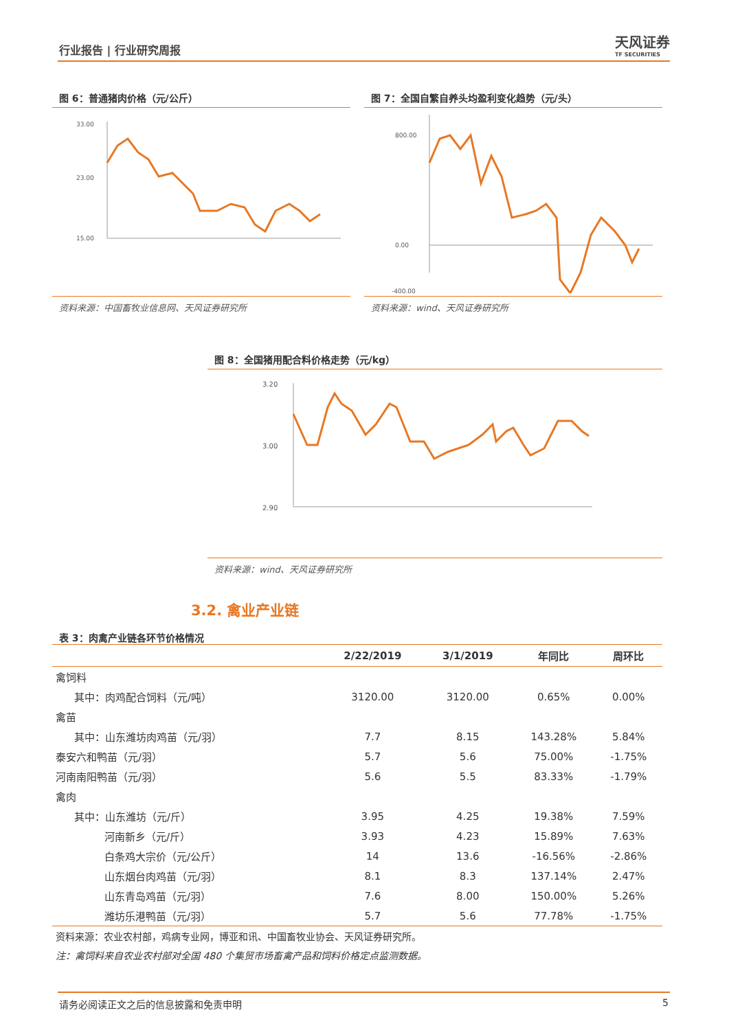行业报告 | 行业研究周报 天风证券
TF SECURITIES
图 6：普通猪肉价格（元/公斤）
33.00
23.00
15.00
资料来源：中国畜牧业信息网、天风证券研究所
图 7：全国自繁自养头均盈利变化趋势（元/头）
800.00
0.00
-400.00
资料来源：wind、天风证券研究所
图 8：全国猪用配合料价格走势（元/kg）
3.20
3.00
2.90
资料来源：wind、天风证券研究所
3.2. 禽业产业链
表 3：肉禽产业链各环节价格情况
| | 2/22/2019 | 3/1/2019 | 年同比 | 周环比 |
| --- | --- | --- | --- | --- |
| 禽饲料 | | | | |
| 其中：肉鸡配合饲料（元/吨） | 3120.00 | 3120.00 | 0.65% | 0.00% |
| 禽苗 | | | | |
| 其中：山东潍坊肉鸡苗（元/羽） | 7.7 | 8.15 | 143.28% | 5.84% |
| 泰安六和鸭苗（元/羽） | 5.7 | 5.6 | 75.00% | -1.75% |
| 河南南阳鸭苗（元/羽） | 5.6 | 5.5 | 83.33% | -1.79% |
| 禽肉 | | | | |
| 其中：山东潍坊（元/斤） | 3.95 | 4.25 | 19.38% | 7.59% |
| 河南新乡（元/斤） | 3.93 | 4.23 | 15.89% | 7.63% |
| 白条鸡大宗价（元/公斤） | 14 | 13.6 | -16.56% | -2.86% |
| 山东烟台肉鸡苗（元/羽） | 8.1 | 8.3 | 137.14% | 2.47% |
| 山东青岛鸡苗（元/羽） | 7.6 | 8.00 | 150.00% | 5.26% |
| 潍坊乐港鸭苗（元/羽） | 5.7 | 5.6 | 77.78% | -1.75% |
| 资料来源：农业农村部，鸡病专业网，博亚和讯、中国畜牧业协会、天风证券研究所。 | | | | |
| 注：禽饲料来自农业农村部对全国 480 个集贸市场畜禽产品和饲料价格定点监测数据。 | | | | |
请务必阅读正文之后的信息披露和免责申明 5